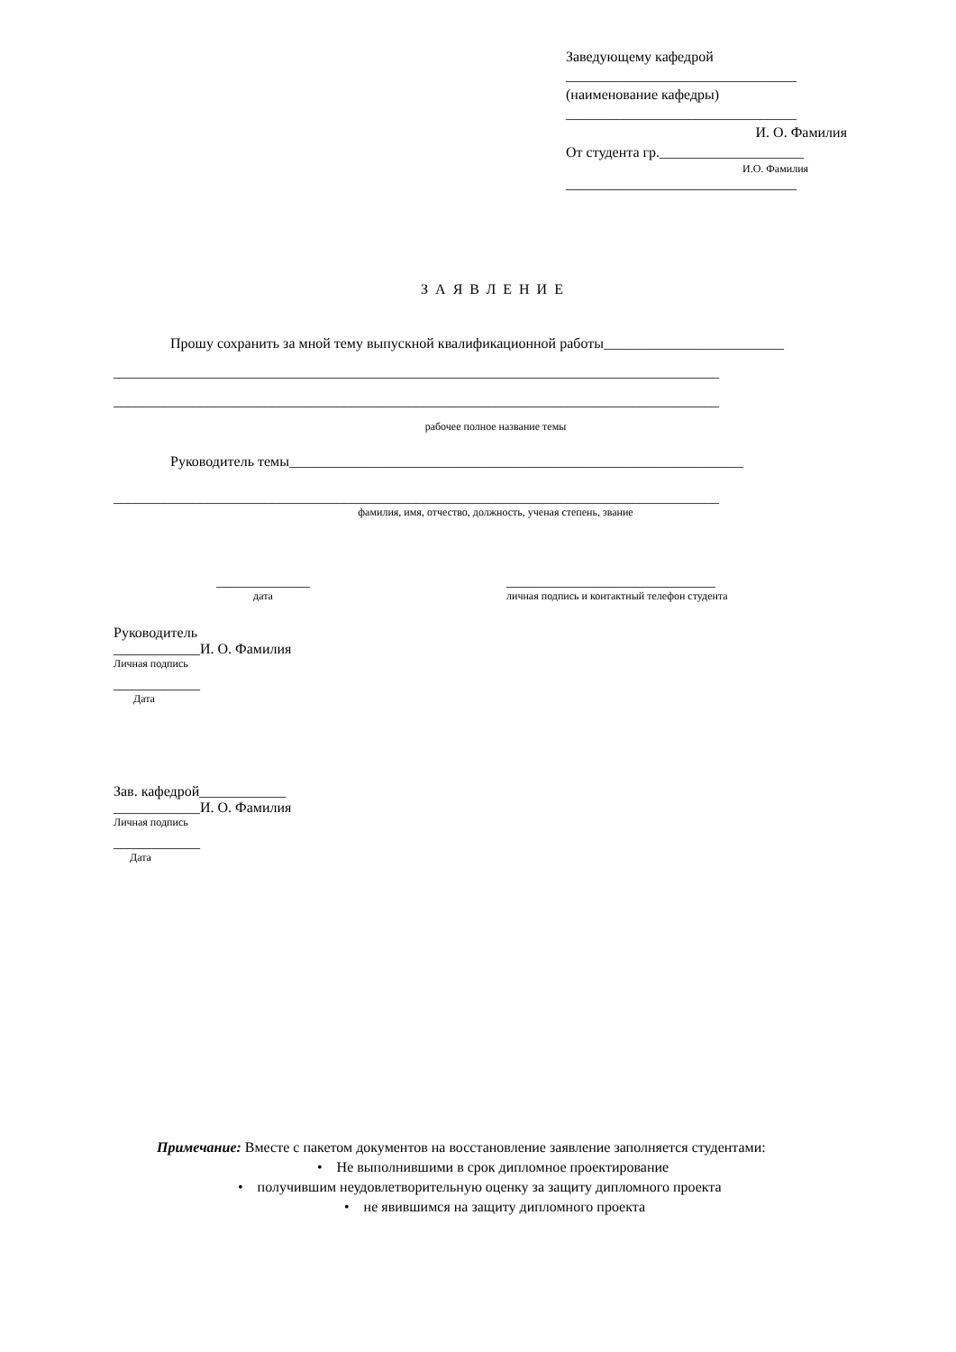Заведующему кафедрой
________________________________
(наименование кафедры)
________________________________
И. О. Фамилия
От студента гр.____________________
И.О. Фамилия
________________________________
ЗАЯВЛЕНИЕ
Прошу сохранить за мной тему выпускной квалификационной работы_________________________
____________________________________________________________________________________
____________________________________________________________________________________
рабочее полное название темы
Руководитель темы_______________________________________________________________
____________________________________________________________________________________
фамилия, имя, отчество, должность, ученая степень, звание
_____________
дата
_____________________________
личная подпись и контактный телефон студента
Руководитель
____________И. О. Фамилия
Личная подпись
____________
Дата
Зав. кафедрой____________
____________И. О. Фамилия
Личная подпись
____________
Дата
Примечание: Вместе с пакетом документов на восстановление заявление заполняется студентами:
• Не выполнившими в срок дипломное проектирование
• получившим неудовлетворительную оценку за защиту дипломного проекта
• не явившимся на защиту дипломного проекта